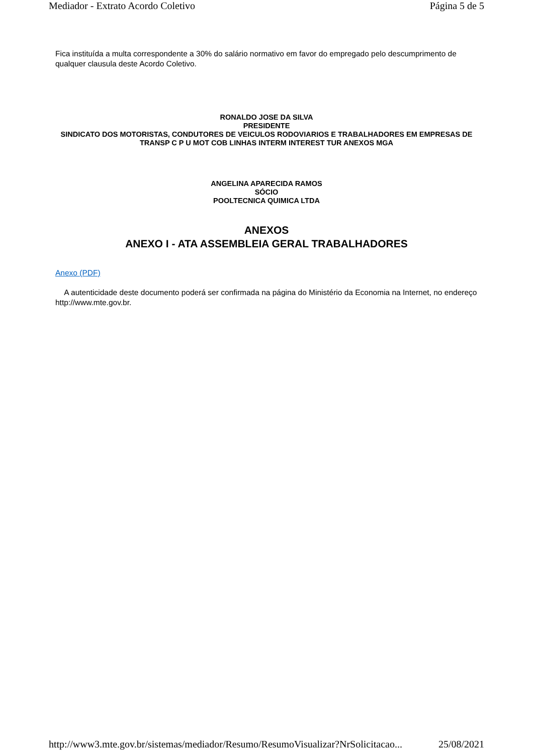Mediador - Extrato Acordo Coletivo Página 5 de 5
Fica instituída a multa correspondente a 30% do salário normativo em favor do empregado pelo descumprimento de qualquer clausula deste Acordo Coletivo.
RONALDO JOSE DA SILVA
PRESIDENTE
SINDICATO DOS MOTORISTAS, CONDUTORES DE VEICULOS RODOVIARIOS E TRABALHADORES EM EMPRESAS DE TRANSP C P U MOT COB LINHAS INTERM INTEREST TUR ANEXOS MGA
ANGELINA APARECIDA RAMOS
SÓCIO
POOLTECNICA QUIMICA LTDA
ANEXOS
ANEXO I - ATA ASSEMBLEIA GERAL TRABALHADORES
Anexo (PDF)
A autenticidade deste documento poderá ser confirmada na página do Ministério da Economia na Internet, no endereço http://www.mte.gov.br.
http://www3.mte.gov.br/sistemas/mediador/Resumo/ResumoVisualizar?NrSolicitacao... 25/08/2021